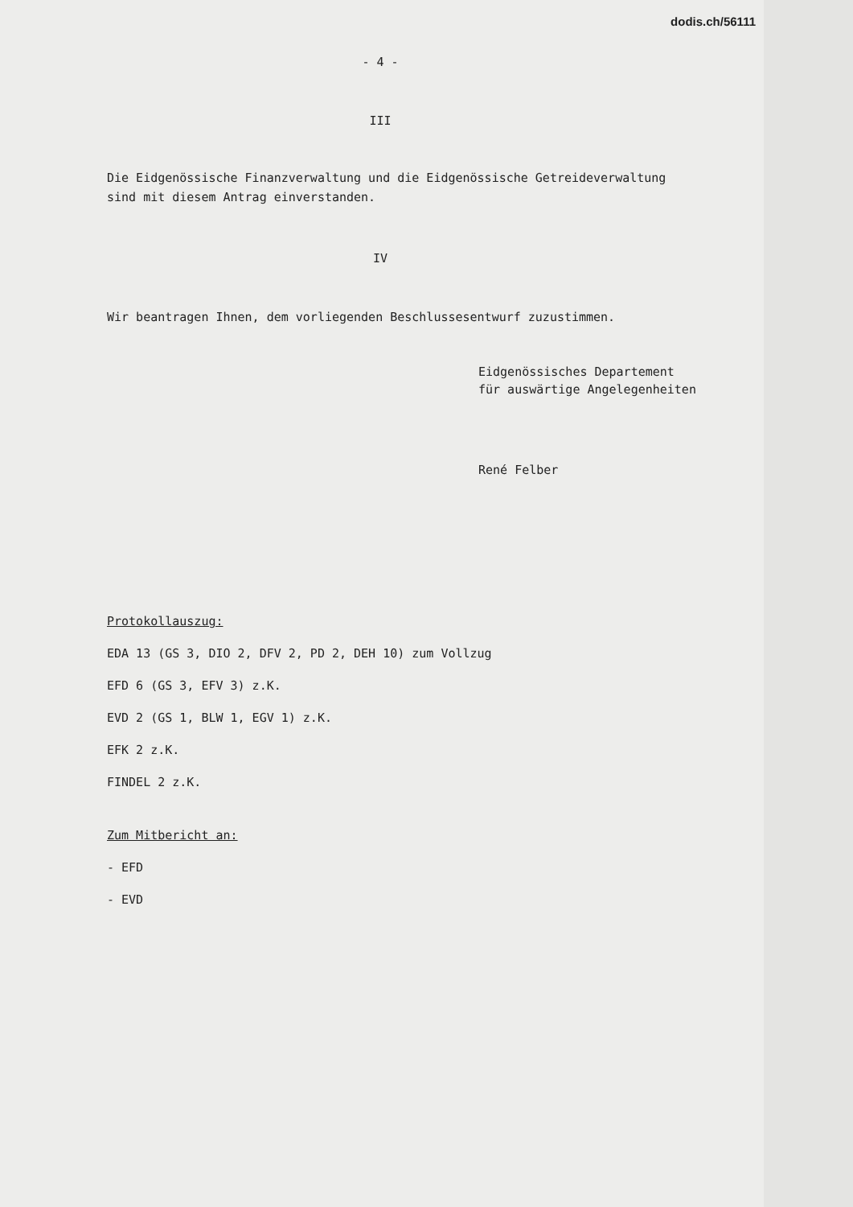dodis.ch/56111
- 4 -
III
Die Eidgenössische Finanzverwaltung und die Eidgenössische Getreideverwaltung
sind mit diesem Antrag einverstanden.
IV
Wir beantragen Ihnen, dem vorliegenden Beschlussesentwurf zuzustimmen.
Eidgenössisches Departement
für auswärtige Angelegenheiten
René Felber
Protokollauszug:
EDA 13 (GS 3, DIO 2, DFV 2, PD 2, DEH 10) zum Vollzug
EFD 6 (GS 3, EFV 3) z.K.
EVD 2 (GS 1, BLW 1, EGV 1) z.K.
EFK 2 z.K.
FINDEL 2 z.K.
Zum Mitbericht an:
- EFD
- EVD